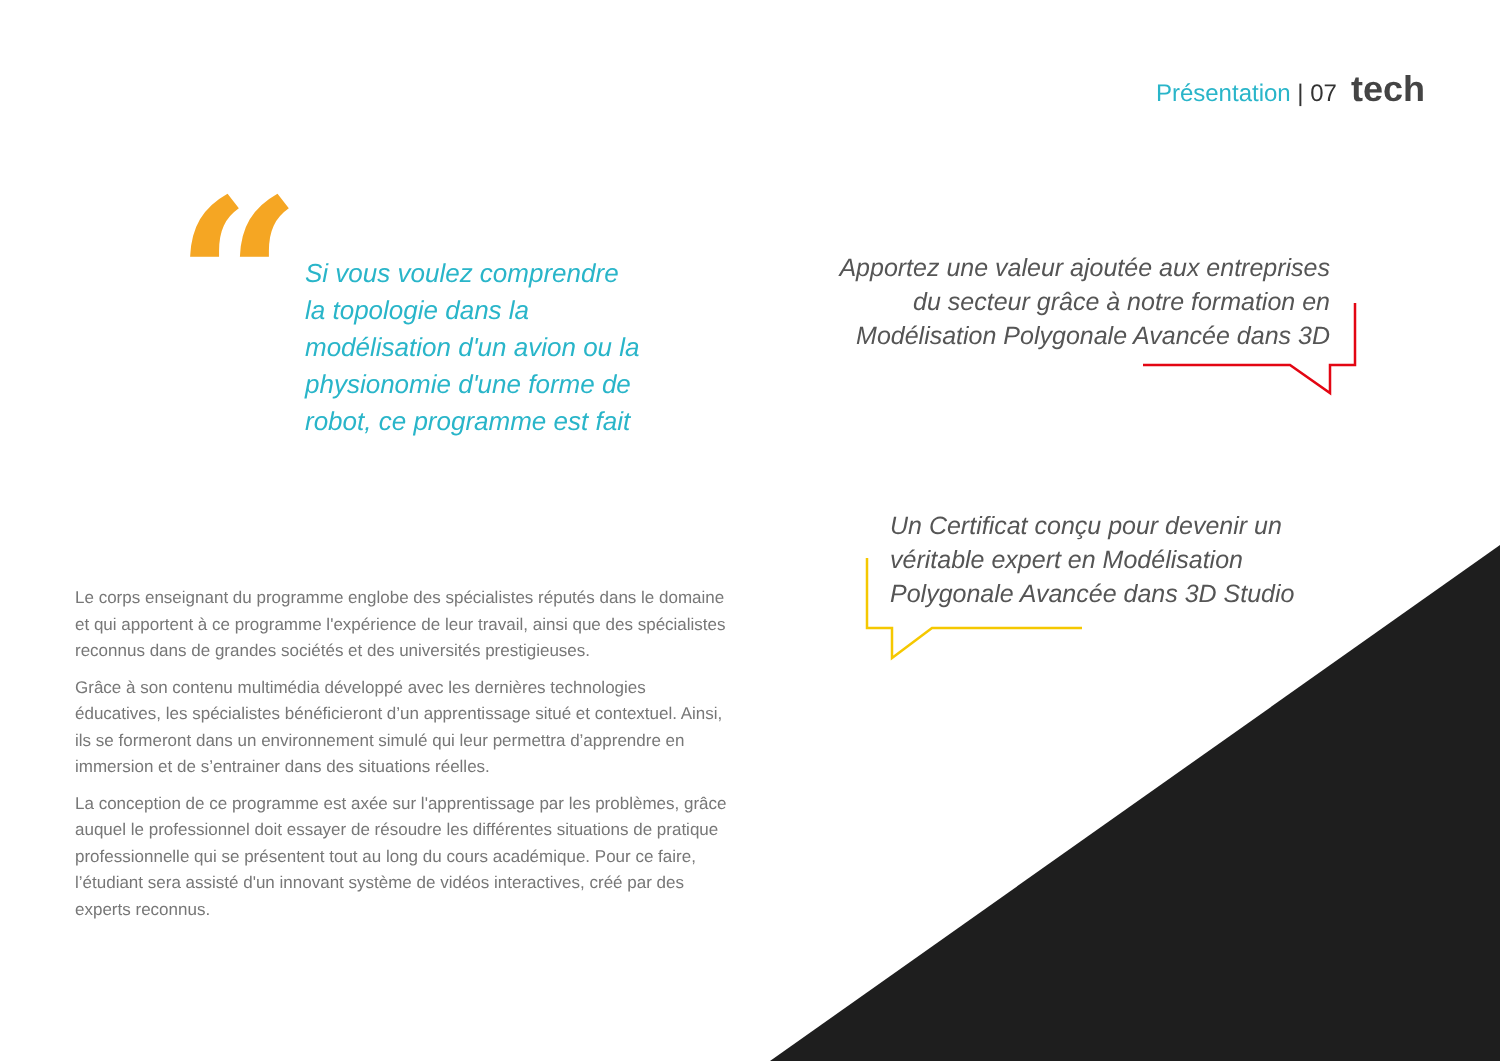Présentation | 07 tech
“
Si vous voulez comprendre la topologie dans la modélisation d'un avion ou la physionomie d'une forme de robot, ce programme est fait
Apportez une valeur ajoutée aux entreprises du secteur grâce à notre formation en Modélisation Polygonale Avancée dans 3D
Un Certificat conçu pour devenir un véritable expert en Modélisation Polygonale Avancée dans 3D Studio
Le corps enseignant du programme englobe des spécialistes réputés dans le domaine et qui apportent à ce programme l'expérience de leur travail, ainsi que des spécialistes reconnus dans de grandes sociétés et des universités prestigieuses.
Grâce à son contenu multimédia développé avec les dernières technologies éducatives, les spécialistes bénéficieront d’un apprentissage situé et contextuel. Ainsi, ils se formeront dans un environnement simulé qui leur permettra d’apprendre en immersion et de s’entrainer dans des situations réelles.
La conception de ce programme est axée sur l'apprentissage par les problèmes, grâce auquel le professionnel doit essayer de résoudre les différentes situations de pratique professionnelle qui se présentent tout au long du cours académique. Pour ce faire, l’étudiant sera assisté d'un innovant système de vidéos interactives, créé par des experts reconnus.